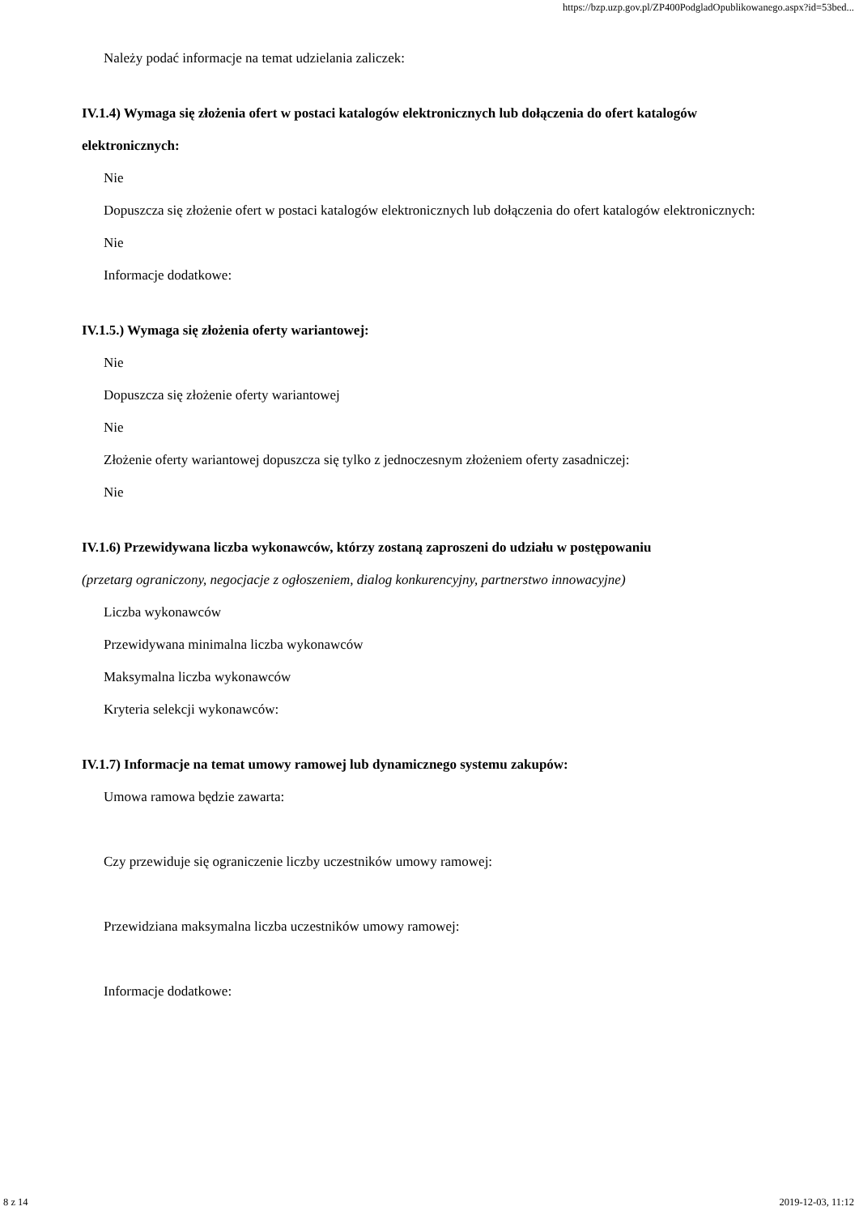https://bzp.uzp.gov.pl/ZP400PodgladOpublikowanego.aspx?id=53bed...
Należy podać informacje na temat udzielania zaliczek:
IV.1.4) Wymaga się złożenia ofert w postaci katalogów elektronicznych lub dołączenia do ofert katalogów elektronicznych:
Nie
Dopuszcza się złożenie ofert w postaci katalogów elektronicznych lub dołączenia do ofert katalogów elektronicznych:
Nie
Informacje dodatkowe:
IV.1.5.) Wymaga się złożenia oferty wariantowej:
Nie
Dopuszcza się złożenie oferty wariantowej
Nie
Złożenie oferty wariantowej dopuszcza się tylko z jednoczesnym złożeniem oferty zasadniczej:
Nie
IV.1.6) Przewidywana liczba wykonawców, którzy zostaną zaproszeni do udziału w postępowaniu
(przetarg ograniczony, negocjacje z ogłoszeniem, dialog konkurencyjny, partnerstwo innowacyjne)
Liczba wykonawców
Przewidywana minimalna liczba wykonawców
Maksymalna liczba wykonawców
Kryteria selekcji wykonawców:
IV.1.7) Informacje na temat umowy ramowej lub dynamicznego systemu zakupów:
Umowa ramowa będzie zawarta:
Czy przewiduje się ograniczenie liczby uczestników umowy ramowej:
Przewidziana maksymalna liczba uczestników umowy ramowej:
Informacje dodatkowe:
8 z 14 2019-12-03, 11:12